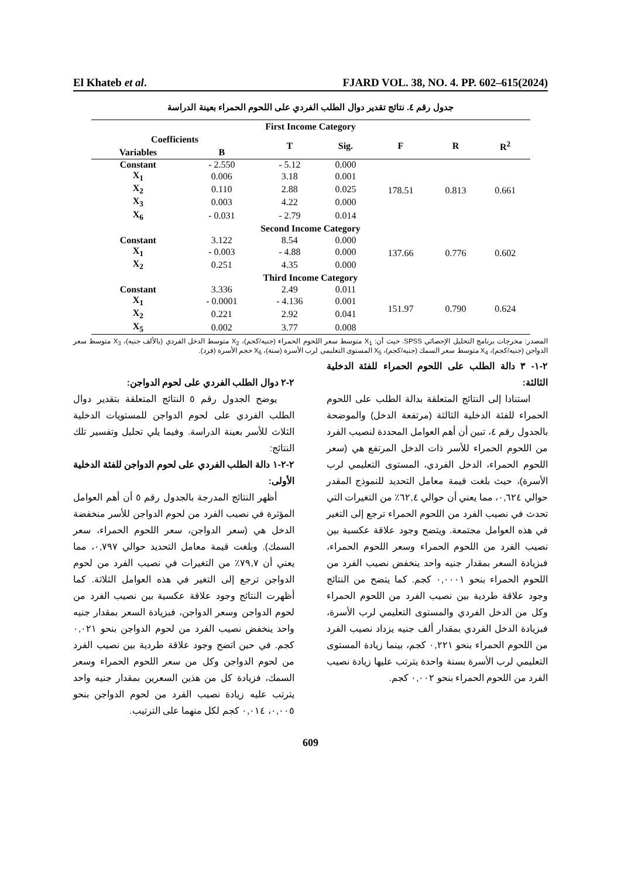El Khateb et al. FJARD VOL. 38, NO. 4. PP. 602–615(2024)
جدول رقم ٤. نتائج تقدير دوال الطلب الفردي على اللحوم الحمراء بعينة الدراسة
| First Income Category | | | | | | |
| --- | --- | --- | --- | --- | --- | --- |
| Coefficients | | T | Sig. | F | R | R<sup>2</sup> |
| Variables | B | | | | | |
| Constant | - 2.550 | - 5.12 | 0.000 | 178.51 | 0.813 | 0.661 |
| X<sub>1</sub> | 0.006 | 3.18 | 0.001 | | | |
| X<sub>2</sub> | 0.110 | 2.88 | 0.025 | | | |
| X<sub>3</sub> | 0.003 | 4.22 | 0.000 | | | |
| X<sub>6</sub> | - 0.031 | - 2.79 | 0.014 | | | |
| Second Income Category | | | | | | |
| Constant | 3.122 | 8.54 | 0.000 | 137.66 | 0.776 | 0.602 |
| X<sub>1</sub> | - 0.003 | - 4.88 | 0.000 | | | |
| X<sub>2</sub> | 0.251 | 4.35 | 0.000 | | | |
| Third Income Category | | | | | | |
| Constant | 3.336 | 2.49 | 0.011 | 151.97 | 0.790 | 0.624 |
| X<sub>1</sub> | - 0.0001 | - 4.136 | 0.001 | | | |
| X<sub>2</sub> | 0.221 | 2.92 | 0.041 | | | |
| X<sub>5</sub> | 0.002 | 3.77 | 0.008 | | | |
المصدر: مخرجات برنامج التحليل الإحصائي SPSS. حيث أن: X<sub>1</sub> متوسط سعر اللحوم الحمراء (جنيه/كجم)، X<sub>2</sub> متوسط الدخل الفردي (بالألف جنيه)، X<sub>3</sub> متوسط سعر الدواجن (جنيه/كجم)، X<sub>4</sub> متوسط سعر السمك (جنيه/كجم)، X<sub>5</sub> المستوى التعليمي لرب الأسرة (سنة)، X<sub>6</sub> حجم الأسرة (فرد).
٢-١- ٣ دالة الطلب على اللحوم الحمراء للفئة الدخلية الثالثة:
استنادا إلى النتائج المتعلقة بدالة الطلب على اللحوم الحمراء للفئة الدخلية الثالثة (مرتفعة الدخل) والموضحة بالجدول رقم ٤، تبين أن أهم العوامل المحددة لنصيب الفرد من اللحوم الحمراء للأسر ذات الدخل المرتفع هي (سعر اللحوم الحمراء، الدخل الفردي، المستوى التعليمي لرب الأسرة)، حيث بلغت قيمة معامل التحديد للنموذج المقدر حوالي ٠,٦٢٤، مما يعني أن حوالي ٦٢,٤٪ من التغيرات التي تحدث في نصيب الفرد من اللحوم الحمراء ترجع إلى التغير في هذه العوامل مجتمعة. ويتضح وجود علاقة عكسية بين نصيب الفرد من اللحوم الحمراء وسعر اللحوم الحمراء، فبزيادة السعر بمقدار جنيه واحد ينخفض نصيب الفرد من اللحوم الحمراء بنحو ٠,٠٠٠١ كجم. كما يتضح من النتائج وجود علاقة طردية بين نصيب الفرد من اللحوم الحمراء وكل من الدخل الفردي والمستوى التعليمي لرب الأسرة، فبزيادة الدخل الفردي بمقدار ألف جنيه يزداد نصيب الفرد من اللحوم الحمراء بنحو ٠,٢٢١ كجم، بينما زيادة المستوى التعليمي لرب الأسرة بسنة واحدة يترتب عليها زيادة نصيب الفرد من اللحوم الحمراء بنحو ٠,٠٠٢ كجم.
٢-٢ دوال الطلب الفردي على لحوم الدواجن:
يوضح الجدول رقم ٥ النتائج المتعلقة بتقدير دوال الطلب الفردي على لحوم الدواجن للمستويات الدخلية الثلاث للأسر بعينة الدراسة. وفيما يلي تحليل وتفسير تلك النتائج:
٢-٢-١ دالة الطلب الفردي على لحوم الدواجن للفئة الدخلية الأولى:
أظهر النتائج المدرجة بالجدول رقم ٥ أن أهم العوامل المؤثرة في نصيب الفرد من لحوم الدواجن للأسر منخفضة الدخل هي (سعر الدواجن، سعر اللحوم الحمراء، سعر السمك). وبلغت قيمة معامل التحديد حوالي ٠,٧٩٧، مما يعني أن ٧٩,٧٪ من التغيرات في نصيب الفرد من لحوم الدواجن ترجع إلى التغير في هذه العوامل الثلاثة. كما أظهرت النتائج وجود علاقة عكسية بين نصيب الفرد من لحوم الدواجن وسعر الدواجن، فبزيادة السعر بمقدار جنيه واحد ينخفض نصيب الفرد من لحوم الدواجن بنحو ٠,٠٢١ كجم. في حين اتضح وجود علاقة طردية بين نصيب الفرد من لحوم الدواجن وكل من سعر اللحوم الحمراء وسعر السمك، فزيادة كل من هذين السعرين بمقدار جنيه واحد يترتب عليه زيادة نصيب الفرد من لحوم الدواجن بنحو ٠,٠٠٥، ٠,٠١٤ كجم لكل منهما على الترتيب.
609